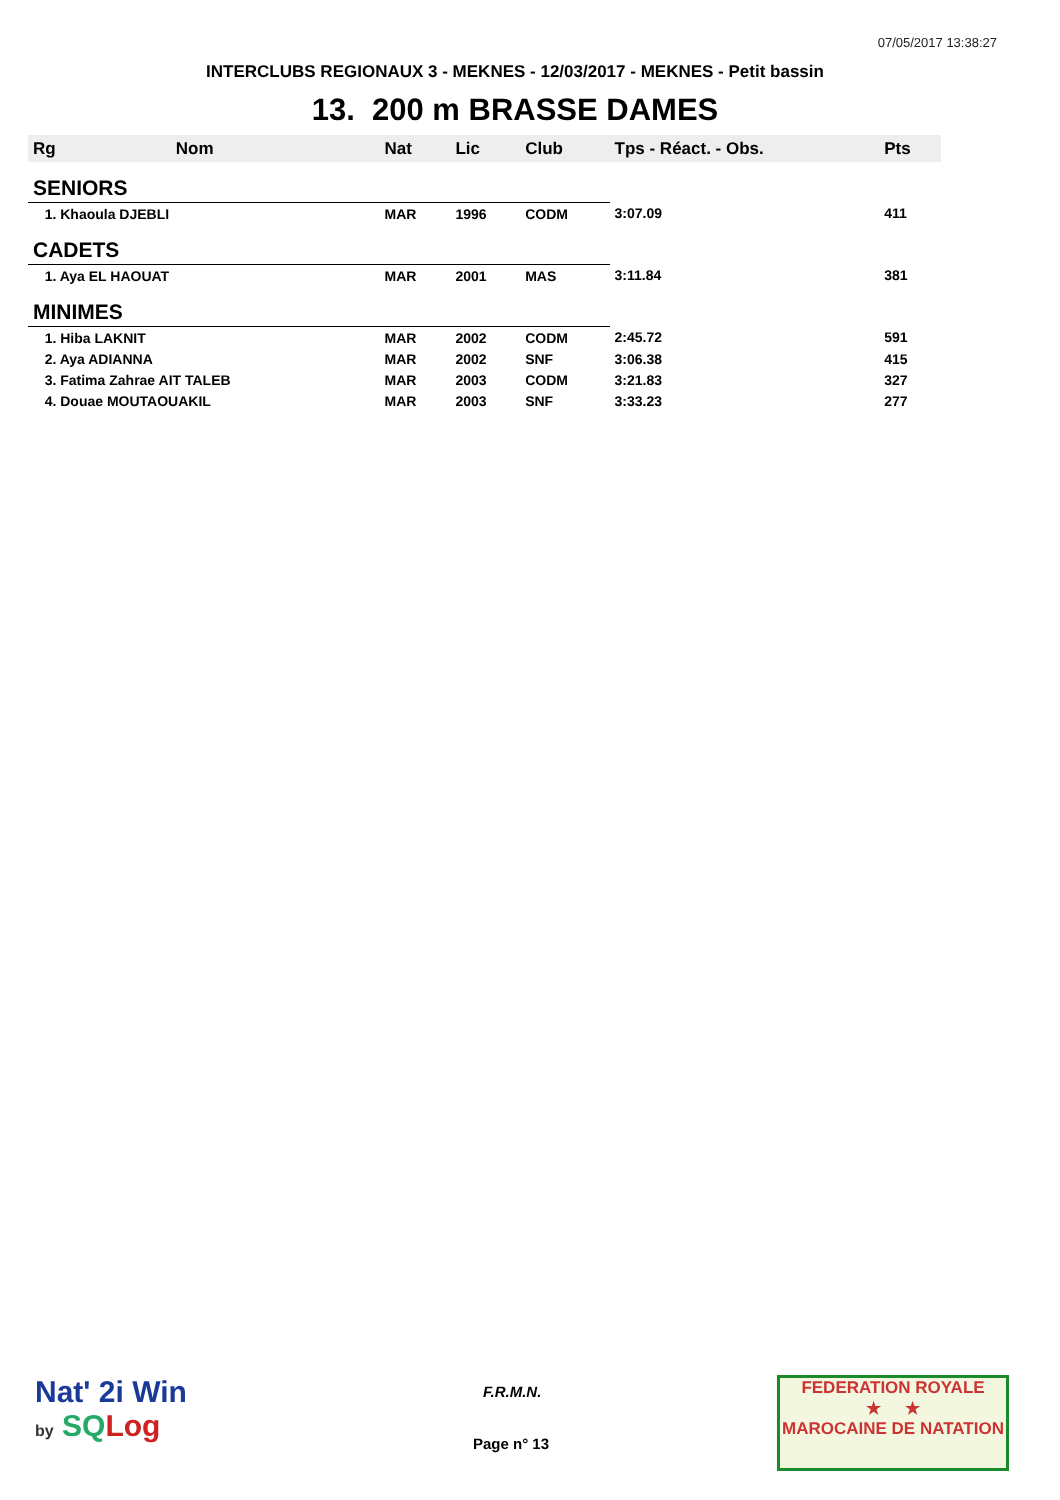07/05/2017 13:38:27
INTERCLUBS REGIONAUX 3 - MEKNES - 12/03/2017 - MEKNES - Petit bassin
13. 200 m BRASSE DAMES
| Rg | Nom | Nat | Lic | Club | Tps - Réact. - Obs. | Pts |
| --- | --- | --- | --- | --- | --- | --- |
| SENIORS | | | | | | |
| 1. Khaoula DJEBLI | | MAR | 1996 | CODM | 3:07.09 | 411 |
| CADETS | | | | | | |
| 1. Aya EL HAOUAT | | MAR | 2001 | MAS | 3:11.84 | 381 |
| MINIMES | | | | | | |
| 1. Hiba LAKNIT | | MAR | 2002 | CODM | 2:45.72 | 591 |
| 2. Aya ADIANNA | | MAR | 2002 | SNF | 3:06.38 | 415 |
| 3. Fatima Zahrae AIT TALEB | | MAR | 2003 | CODM | 3:21.83 | 327 |
| 4. Douae MOUTAOUAKIL | | MAR | 2003 | SNF | 3:33.23 | 277 |
Nat' 2i Win
by SQ Log
F.R.M.N.
Page n° 13
FEDERATION ROYALE
★ ★
MAROCAINE DE NATATION